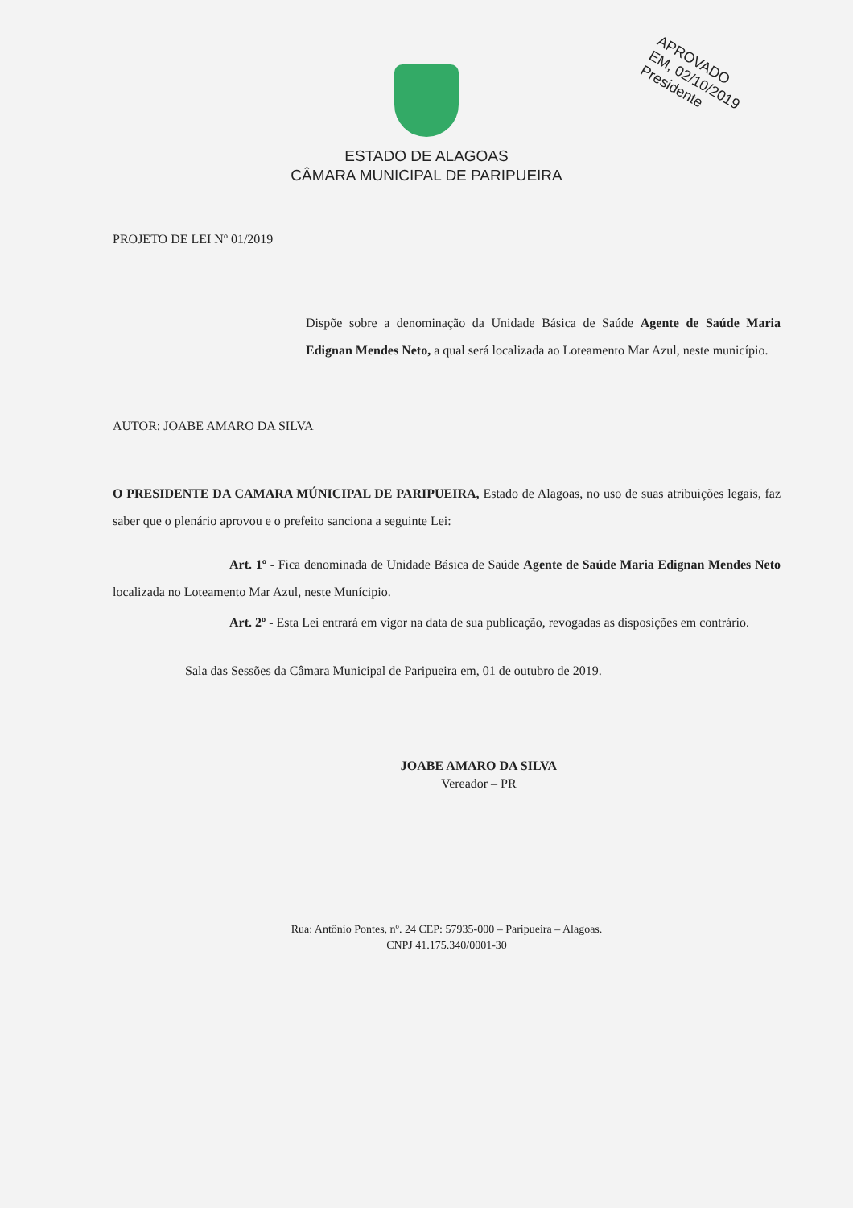APROVADO
EM, 02/10/2019
Presidente
ESTADO DE ALAGOAS
CÂMARA MUNICIPAL DE PARIPUEIRA
PROJETO DE LEI Nº 01/2019
Dispõe sobre a denominação da Unidade Básica de Saúde Agente de Saúde Maria Edignan Mendes Neto, a qual será localizada ao Loteamento Mar Azul, neste município.
AUTOR: JOABE AMARO DA SILVA
O PRESIDENTE DA CAMARA MÚNICIPAL DE PARIPUEIRA, Estado de Alagoas, no uso de suas atribuições legais, faz saber que o plenário aprovou e o prefeito sanciona a seguinte Lei:
Art. 1º - Fica denominada de Unidade Básica de Saúde Agente de Saúde Maria Edignan Mendes Neto localizada no Loteamento Mar Azul, neste Munícipio.
Art. 2º - Esta Lei entrará em vigor na data de sua publicação, revogadas as disposições em contrário.
Sala das Sessões da Câmara Municipal de Paripueira em, 01 de outubro de 2019.
JOABE AMARO DA SILVA
Vereador – PR
Rua: Antônio Pontes, nº. 24 CEP: 57935-000 – Paripueira – Alagoas.
CNPJ 41.175.340/0001-30